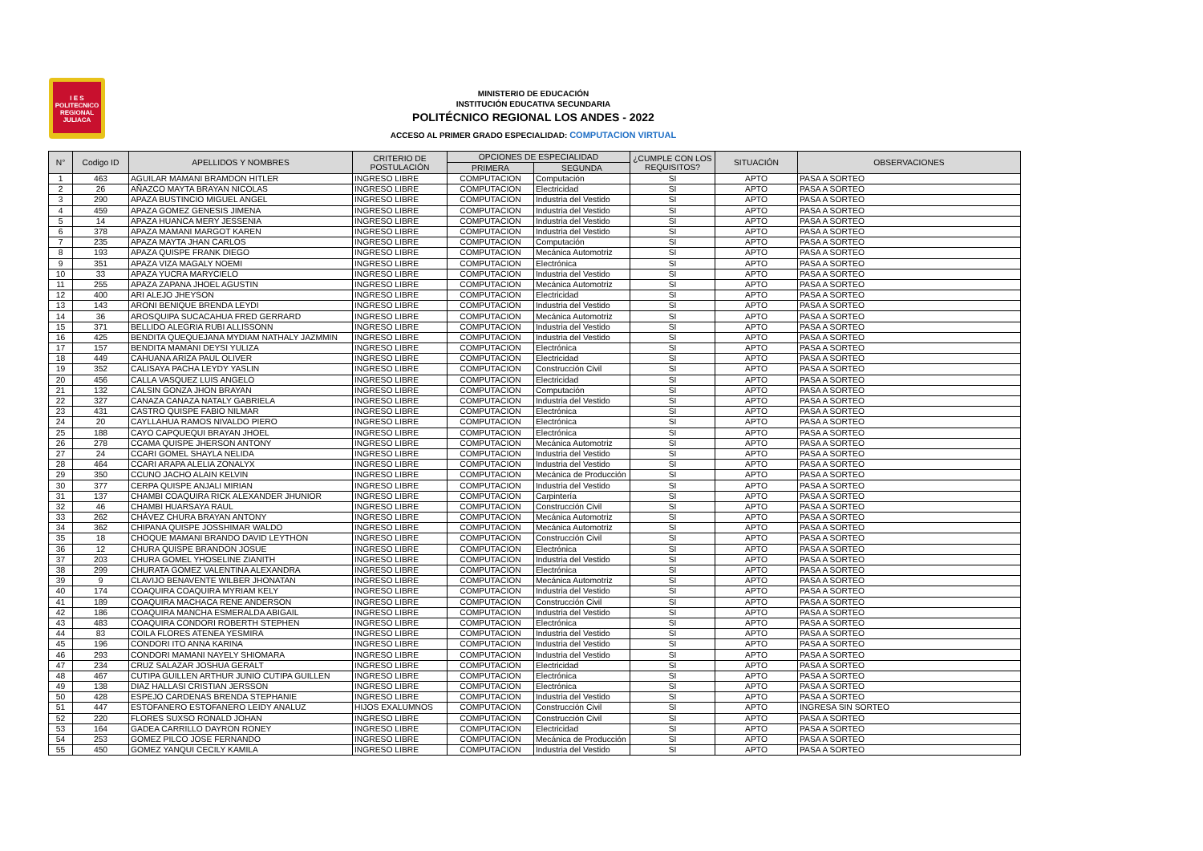I E S
POLITECNICO
REGIONAL
JULIACA
MINISTERIO DE EDUCACIÓN
INSTITUCIÓN EDUCATIVA SECUNDARIA
POLITÉCNICO REGIONAL LOS ANDES - 2022
ACCESO AL PRIMER GRADO ESPECIALIDAD: COMPUTACION VIRTUAL
| N° | Codigo ID | APELLIDOS Y NOMBRES | CRITERIO DE POSTULACIÓN | OPCIONES DE ESPECIALIDAD | | ¿CUMPLE CON LOS REQUISITOS? | SITUACIÓN | OBSERVACIONES |
| --- | --- | --- | --- | --- | --- | --- | --- | --- |
| | | | | PRIMERA | SEGUNDA | | | |
| 1 | 463 | AGUILAR MAMANI BRAMDON HITLER | INGRESO LIBRE | COMPUTACION | Computación | SI | APTO | PASA A SORTEO |
| 2 | 26 | AÑAZCO MAYTA BRAYAN NICOLAS | INGRESO LIBRE | COMPUTACION | Electricidad | SI | APTO | PASA A SORTEO |
| 3 | 290 | APAZA BUSTINCIO MIGUEL ANGEL | INGRESO LIBRE | COMPUTACION | Industria del Vestido | SI | APTO | PASA A SORTEO |
| 4 | 459 | APAZA GOMEZ GENESIS JIMENA | INGRESO LIBRE | COMPUTACION | Industria del Vestido | SI | APTO | PASA A SORTEO |
| 5 | 14 | APAZA HUANCA MERY JESSENIA | INGRESO LIBRE | COMPUTACION | Industria del Vestido | SI | APTO | PASA A SORTEO |
| 6 | 378 | APAZA MAMANI MARGOT KAREN | INGRESO LIBRE | COMPUTACION | Industria del Vestido | SI | APTO | PASA A SORTEO |
| 7 | 235 | APAZA MAYTA JHAN CARLOS | INGRESO LIBRE | COMPUTACION | Computación | SI | APTO | PASA A SORTEO |
| 8 | 193 | APAZA QUISPE FRANK DIEGO | INGRESO LIBRE | COMPUTACION | Mecánica Automotriz | SI | APTO | PASA A SORTEO |
| 9 | 351 | APAZA VIZA MAGALY NOEMI | INGRESO LIBRE | COMPUTACION | Electrónica | SI | APTO | PASA A SORTEO |
| 10 | 33 | APAZA YUCRA MARYCIELO | INGRESO LIBRE | COMPUTACION | Industria del Vestido | SI | APTO | PASA A SORTEO |
| 11 | 255 | APAZA ZAPANA JHOEL AGUSTIN | INGRESO LIBRE | COMPUTACION | Mecánica Automotriz | SI | APTO | PASA A SORTEO |
| 12 | 400 | ARI ALEJO JHEYSON | INGRESO LIBRE | COMPUTACION | Electricidad | SI | APTO | PASA A SORTEO |
| 13 | 143 | ARONI BENIQUE BRENDA LEYDI | INGRESO LIBRE | COMPUTACION | Industria del Vestido | SI | APTO | PASA A SORTEO |
| 14 | 36 | AROSQUIPA SUCACAHUA FRED GERRARD | INGRESO LIBRE | COMPUTACION | Mecánica Automotriz | SI | APTO | PASA A SORTEO |
| 15 | 371 | BELLIDO ALEGRIA RUBI ALLISSONN | INGRESO LIBRE | COMPUTACION | Industria del Vestido | SI | APTO | PASA A SORTEO |
| 16 | 425 | BENDITA QUEQUEJANA MYDIAM NATHALY JAZMMIN | INGRESO LIBRE | COMPUTACION | Industria del Vestido | SI | APTO | PASA A SORTEO |
| 17 | 157 | BENDITA MAMANI DEYSI YULIZA | INGRESO LIBRE | COMPUTACION | Electrónica | SI | APTO | PASA A SORTEO |
| 18 | 449 | CAHUANA ARIZA PAUL OLIVER | INGRESO LIBRE | COMPUTACION | Electricidad | SI | APTO | PASA A SORTEO |
| 19 | 352 | CALISAYA PACHA LEYDY YASLIN | INGRESO LIBRE | COMPUTACION | Construcción Civil | SI | APTO | PASA A SORTEO |
| 20 | 456 | CALLA VASQUEZ LUIS ANGELO | INGRESO LIBRE | COMPUTACION | Electricidad | SI | APTO | PASA A SORTEO |
| 21 | 132 | CALSIN GONZA JHON BRAYAN | INGRESO LIBRE | COMPUTACION | Computación | SI | APTO | PASA A SORTEO |
| 22 | 327 | CANAZA CANAZA NATALY GABRIELA | INGRESO LIBRE | COMPUTACION | Industria del Vestido | SI | APTO | PASA A SORTEO |
| 23 | 431 | CASTRO QUISPE FABIO NILMAR | INGRESO LIBRE | COMPUTACION | Electrónica | SI | APTO | PASA A SORTEO |
| 24 | 20 | CAYLLAHUA RAMOS NIVALDO PIERO | INGRESO LIBRE | COMPUTACION | Electrónica | SI | APTO | PASA A SORTEO |
| 25 | 188 | CAYO CAPQUEQUI BRAYAN JHOEL | INGRESO LIBRE | COMPUTACION | Electrónica | SI | APTO | PASA A SORTEO |
| 26 | 278 | CCAMA QUISPE JHERSON ANTONY | INGRESO LIBRE | COMPUTACION | Mecánica Automotriz | SI | APTO | PASA A SORTEO |
| 27 | 24 | CCARI GOMEL SHAYLA NELIDA | INGRESO LIBRE | COMPUTACION | Industria del Vestido | SI | APTO | PASA A SORTEO |
| 28 | 464 | CCARI ARAPA ALELIA ZONALYX | INGRESO LIBRE | COMPUTACION | Industria del Vestido | SI | APTO | PASA A SORTEO |
| 29 | 350 | CCUNO JACHO ALAIN KELVIN | INGRESO LIBRE | COMPUTACION | Mecánica de Producción | SI | APTO | PASA A SORTEO |
| 30 | 377 | CERPA QUISPE ANJALI MIRIAN | INGRESO LIBRE | COMPUTACION | Industria del Vestido | SI | APTO | PASA A SORTEO |
| 31 | 137 | CHAMBI COAQUIRA RICK ALEXANDER JHUNIOR | INGRESO LIBRE | COMPUTACION | Carpintería | SI | APTO | PASA A SORTEO |
| 32 | 46 | CHAMBI HUARSAYA RAUL | INGRESO LIBRE | COMPUTACION | Construcción Civil | SI | APTO | PASA A SORTEO |
| 33 | 262 | CHÁVEZ CHURA BRAYAN ANTONY | INGRESO LIBRE | COMPUTACION | Mecánica Automotriz | SI | APTO | PASA A SORTEO |
| 34 | 362 | CHIPANA QUISPE JOSSHIMAR WALDO | INGRESO LIBRE | COMPUTACION | Mecánica Automotriz | SI | APTO | PASA A SORTEO |
| 35 | 18 | CHOQUE MAMANI BRANDO DAVID LEYTHON | INGRESO LIBRE | COMPUTACION | Construcción Civil | SI | APTO | PASA A SORTEO |
| 36 | 12 | CHURA QUISPE BRANDON JOSUE | INGRESO LIBRE | COMPUTACION | Electrónica | SI | APTO | PASA A SORTEO |
| 37 | 203 | CHURA GOMEL YHOSELINE ZIANITH | INGRESO LIBRE | COMPUTACION | Industria del Vestido | SI | APTO | PASA A SORTEO |
| 38 | 299 | CHURATA GOMEZ VALENTINA ALEXANDRA | INGRESO LIBRE | COMPUTACION | Electrónica | SI | APTO | PASA A SORTEO |
| 39 | 9 | CLAVIJO BENAVENTE WILBER JHONATAN | INGRESO LIBRE | COMPUTACION | Mecánica Automotriz | SI | APTO | PASA A SORTEO |
| 40 | 174 | COAQUIRA COAQUIRA MYRIAM KELY | INGRESO LIBRE | COMPUTACION | Industria del Vestido | SI | APTO | PASA A SORTEO |
| 41 | 189 | COAQUIRA MACHACA RENE ANDERSON | INGRESO LIBRE | COMPUTACION | Construcción Civil | SI | APTO | PASA A SORTEO |
| 42 | 186 | COAQUIRA MANCHA ESMERALDA ABIGAIL | INGRESO LIBRE | COMPUTACION | Industria del Vestido | SI | APTO | PASA A SORTEO |
| 43 | 483 | COAQUIRA CONDORI ROBERTH STEPHEN | INGRESO LIBRE | COMPUTACION | Electrónica | SI | APTO | PASA A SORTEO |
| 44 | 83 | COILA FLORES ATENEA YESMIRA | INGRESO LIBRE | COMPUTACION | Industria del Vestido | SI | APTO | PASA A SORTEO |
| 45 | 196 | CONDORI ITO ANNA KARINA | INGRESO LIBRE | COMPUTACION | Industria del Vestido | SI | APTO | PASA A SORTEO |
| 46 | 293 | CONDORI MAMANI NAYELY SHIOMARA | INGRESO LIBRE | COMPUTACION | Industria del Vestido | SI | APTO | PASA A SORTEO |
| 47 | 234 | CRUZ SALAZAR JOSHUA GERALT | INGRESO LIBRE | COMPUTACION | Electricidad | SI | APTO | PASA A SORTEO |
| 48 | 467 | CUTIPA GUILLEN ARTHUR JUNIO CUTIPA GUILLEN | INGRESO LIBRE | COMPUTACION | Electrónica | SI | APTO | PASA A SORTEO |
| 49 | 138 | DIAZ HALLASI CRISTIAN JERSSON | INGRESO LIBRE | COMPUTACION | Electrónica | SI | APTO | PASA A SORTEO |
| 50 | 428 | ESPEJO CARDENAS BRENDA STEPHANIE | INGRESO LIBRE | COMPUTACION | Industria del Vestido | SI | APTO | PASA A SORTEO |
| 51 | 447 | ESTOFANERO ESTOFANERO LEIDY ANALUZ | HIJOS EXALUMNOS | COMPUTACION | Construcción Civil | SI | APTO | INGRESA SIN SORTEO |
| 52 | 220 | FLORES SUXSO RONALD JOHAN | INGRESO LIBRE | COMPUTACION | Construcción Civil | SI | APTO | PASA A SORTEO |
| 53 | 164 | GADEA CARRILLO DAYRON RONEY | INGRESO LIBRE | COMPUTACION | Electricidad | SI | APTO | PASA A SORTEO |
| 54 | 253 | GOMEZ PILCO JOSE FERNANDO | INGRESO LIBRE | COMPUTACION | Mecánica de Producción | SI | APTO | PASA A SORTEO |
| 55 | 450 | GOMEZ YANQUI CECILY KAMILA | INGRESO LIBRE | COMPUTACION | Industria del Vestido | SI | APTO | PASA A SORTEO |